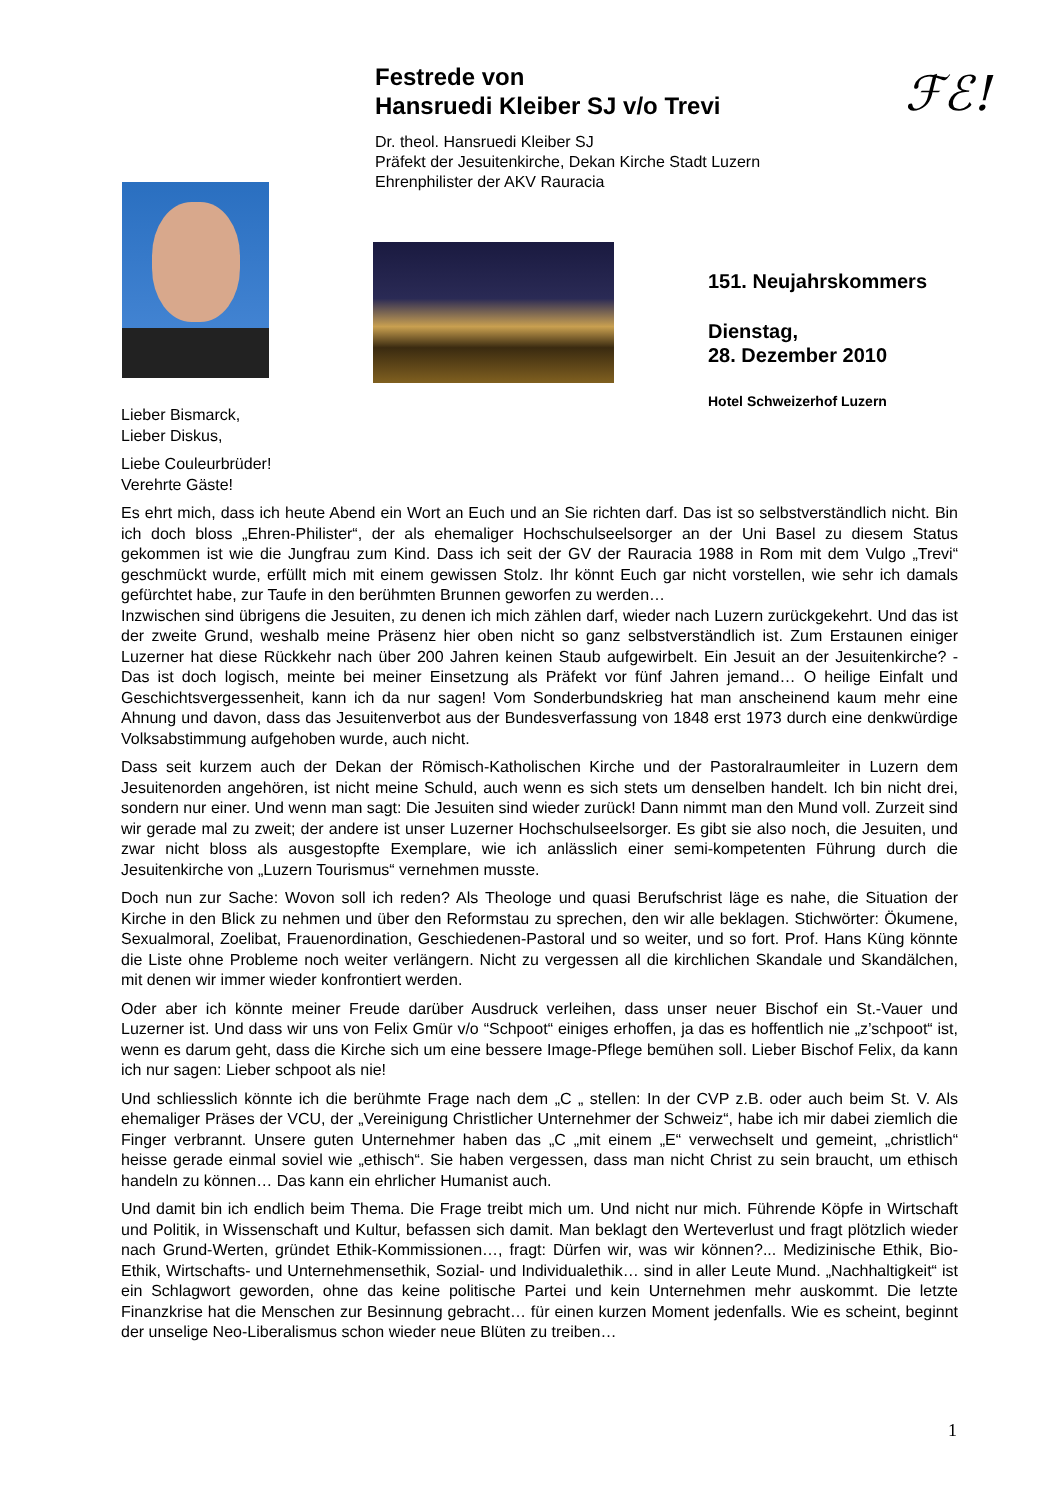Festrede von
Hansruedi Kleiber SJ v/o Trevi
Dr. theol. Hansruedi Kleiber SJ
Präfekt der Jesuitenkirche, Dekan Kirche Stadt Luzern
Ehrenphilister der AKV Rauracia
ℱℰ!
151. Neujahrskommers
Dienstag,
28. Dezember 2010
Hotel Schweizerhof Luzern
Lieber Bismarck,
Lieber Diskus,
Liebe Couleurbrüder!
Verehrte Gäste!
Es ehrt mich, dass ich heute Abend ein Wort an Euch und an Sie richten darf. Das ist so selbstverständlich nicht. Bin ich doch bloss „Ehren-Philister“, der als ehemaliger Hochschulseelsorger an der Uni Basel zu diesem Status gekommen ist wie die Jungfrau zum Kind. Dass ich seit der GV der Rauracia 1988 in Rom mit dem Vulgo „Trevi“ geschmückt wurde, erfüllt mich mit einem gewissen Stolz. Ihr könnt Euch gar nicht vorstellen, wie sehr ich damals gefürchtet habe, zur Taufe in den berühmten Brunnen geworfen zu werden…
Inzwischen sind übrigens die Jesuiten, zu denen ich mich zählen darf, wieder nach Luzern zurückgekehrt. Und das ist der zweite Grund, weshalb meine Präsenz hier oben nicht so ganz selbstverständlich ist. Zum Erstaunen einiger Luzerner hat diese Rückkehr nach über 200 Jahren keinen Staub aufgewirbelt. Ein Jesuit an der Jesuitenkirche? - Das ist doch logisch, meinte bei meiner Einsetzung als Präfekt vor fünf Jahren jemand… O heilige Einfalt und Geschichtsvergessenheit, kann ich da nur sagen! Vom Sonderbundskrieg hat man anscheinend kaum mehr eine Ahnung und davon, dass das Jesuitenverbot aus der Bundesverfassung von 1848 erst 1973 durch eine denkwürdige Volksabstimmung aufgehoben wurde, auch nicht.
Dass seit kurzem auch der Dekan der Römisch-Katholischen Kirche und der Pastoralraumleiter in Luzern dem Jesuitenorden angehören, ist nicht meine Schuld, auch wenn es sich stets um denselben handelt. Ich bin nicht drei, sondern nur einer. Und wenn man sagt: Die Jesuiten sind wieder zurück! Dann nimmt man den Mund voll. Zurzeit sind wir gerade mal zu zweit; der andere ist unser Luzerner Hochschulseelsorger. Es gibt sie also noch, die Jesuiten, und zwar nicht bloss als ausgestopfte Exemplare, wie ich anlässlich einer semi-kompetenten Führung durch die Jesuitenkirche von „Luzern Tourismus“ vernehmen musste.
Doch nun zur Sache: Wovon soll ich reden? Als Theologe und quasi Berufschrist läge es nahe, die Situation der Kirche in den Blick zu nehmen und über den Reformstau zu sprechen, den wir alle beklagen. Stichwörter: Ökumene, Sexualmoral, Zoelibat, Frauenordination, Geschiedenen-Pastoral und so weiter, und so fort. Prof. Hans Küng könnte die Liste ohne Probleme noch weiter verlängern. Nicht zu vergessen all die kirchlichen Skandale und Skandälchen, mit denen wir immer wieder konfrontiert werden.
Oder aber ich könnte meiner Freude darüber Ausdruck verleihen, dass unser neuer Bischof ein St.-Vauer und Luzerner ist. Und dass wir uns von Felix Gmür v/o “Schpoot“ einiges erhoffen, ja das es hoffentlich nie „z’schpoot“ ist, wenn es darum geht, dass die Kirche sich um eine bessere Image-Pflege bemühen soll. Lieber Bischof Felix, da kann ich nur sagen: Lieber schpoot als nie!
Und schliesslich könnte ich die berühmte Frage nach dem „C „ stellen: In der CVP z.B. oder auch beim St. V. Als ehemaliger Präses der VCU, der „Vereinigung Christlicher Unternehmer der Schweiz“, habe ich mir dabei ziemlich die Finger verbrannt. Unsere guten Unternehmer haben das „C „mit einem „E“ verwechselt und gemeint, „christlich“ heisse gerade einmal soviel wie „ethisch“. Sie haben vergessen, dass man nicht Christ zu sein braucht, um ethisch handeln zu können… Das kann ein ehrlicher Humanist auch.
Und damit bin ich endlich beim Thema. Die Frage treibt mich um. Und nicht nur mich. Führende Köpfe in Wirtschaft und Politik, in Wissenschaft und Kultur, befassen sich damit. Man beklagt den Werteverlust und fragt plötzlich wieder nach Grund-Werten, gründet Ethik-Kommissionen…, fragt: Dürfen wir, was wir können?... Medizinische Ethik, Bio-Ethik, Wirtschafts- und Unternehmensethik, Sozial- und Individualethik… sind in aller Leute Mund. „Nachhaltigkeit“ ist ein Schlagwort geworden, ohne das keine politische Partei und kein Unternehmen mehr auskommt. Die letzte Finanzkrise hat die Menschen zur Besinnung gebracht… für einen kurzen Moment jedenfalls. Wie es scheint, beginnt der unselige Neo-Liberalismus schon wieder neue Blüten zu treiben…
1